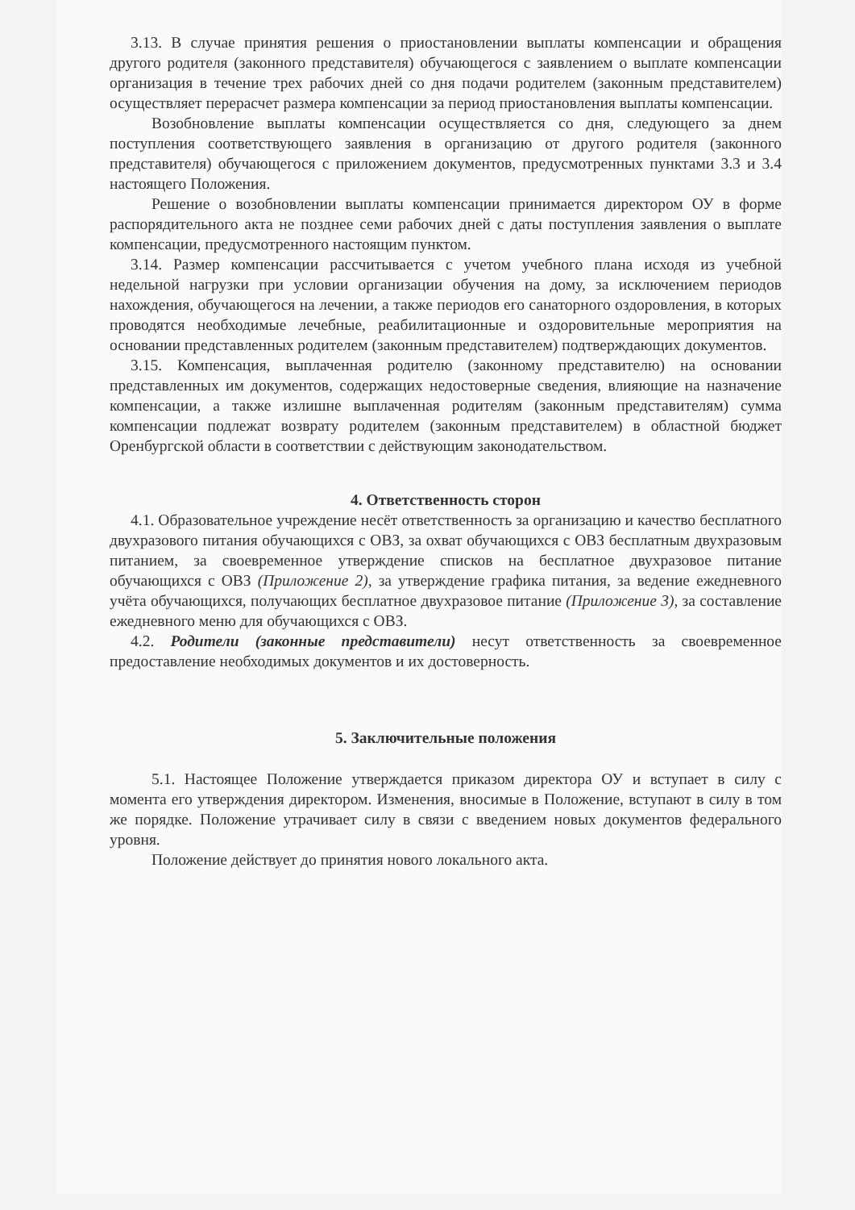3.13. В случае принятия решения о приостановлении выплаты компенсации и обращения другого родителя (законного представителя) обучающегося с заявлением о выплате компенсации организация в течение трех рабочих дней со дня подачи родителем (законным представителем) осуществляет перерасчет размера компенсации за период приостановления выплаты компенсации.
Возобновление выплаты компенсации осуществляется со дня, следующего за днем поступления соответствующего заявления в организацию от другого родителя (законного представителя) обучающегося с приложением документов, предусмотренных пунктами 3.3 и 3.4 настоящего Положения.
Решение о возобновлении выплаты компенсации принимается директором ОУ в форме распорядительного акта не позднее семи рабочих дней с даты поступления заявления о выплате компенсации, предусмотренного настоящим пунктом.
3.14. Размер компенсации рассчитывается с учетом учебного плана исходя из учебной недельной нагрузки при условии организации обучения на дому, за исключением периодов нахождения, обучающегося на лечении, а также периодов его санаторного оздоровления, в которых проводятся необходимые лечебные, реабилитационные и оздоровительные мероприятия на основании представленных родителем (законным представителем) подтверждающих документов.
3.15. Компенсация, выплаченная родителю (законному представителю) на основании представленных им документов, содержащих недостоверные сведения, влияющие на назначение компенсации, а также излишне выплаченная родителям (законным представителям) сумма компенсации подлежат возврату родителем (законным представителем) в областной бюджет Оренбургской области в соответствии с действующим законодательством.
4. Ответственность сторон
4.1. Образовательное учреждение несёт ответственность за организацию и качество бесплатного двухразового питания обучающихся с ОВЗ, за охват обучающихся с ОВЗ бесплатным двухразовым питанием, за своевременное утверждение списков на бесплатное двухразовое питание обучающихся с ОВЗ (Приложение 2), за утверждение графика питания, за ведение ежедневного учёта обучающихся, получающих бесплатное двухразовое питание (Приложение 3), за составление ежедневного меню для обучающихся с ОВЗ.
4.2. Родители (законные представители) несут ответственность за своевременное предоставление необходимых документов и их достоверность.
5. Заключительные положения
5.1. Настоящее Положение утверждается приказом директора ОУ и вступает в силу с момента его утверждения директором. Изменения, вносимые в Положение, вступают в силу в том же порядке. Положение утрачивает силу в связи с введением новых документов федерального уровня.
Положение действует до принятия нового локального акта.